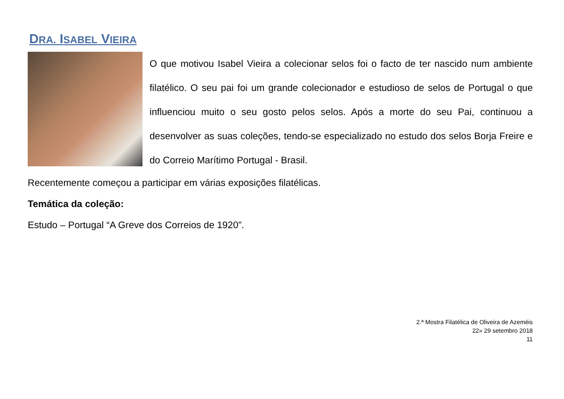DRA. ISABEL VIEIRA
O que motivou Isabel Vieira a colecionar selos foi o facto de ter nascido num ambiente filatélico. O seu pai foi um grande colecionador e estudioso de selos de Portugal o que influenciou muito o seu gosto pelos selos. Após a morte do seu Pai, continuou a desenvolver as suas coleções, tendo-se especializado no estudo dos selos Borja Freire e do Correio Marítimo Portugal - Brasil.
Recentemente começou a participar em várias exposições filatélicas.
Temática da coleção:
Estudo – Portugal “A Greve dos Correios de 1920”.
2.ª Mostra Filatélica de Oliveira de Azeméis
22» 29 setembro 2018
11